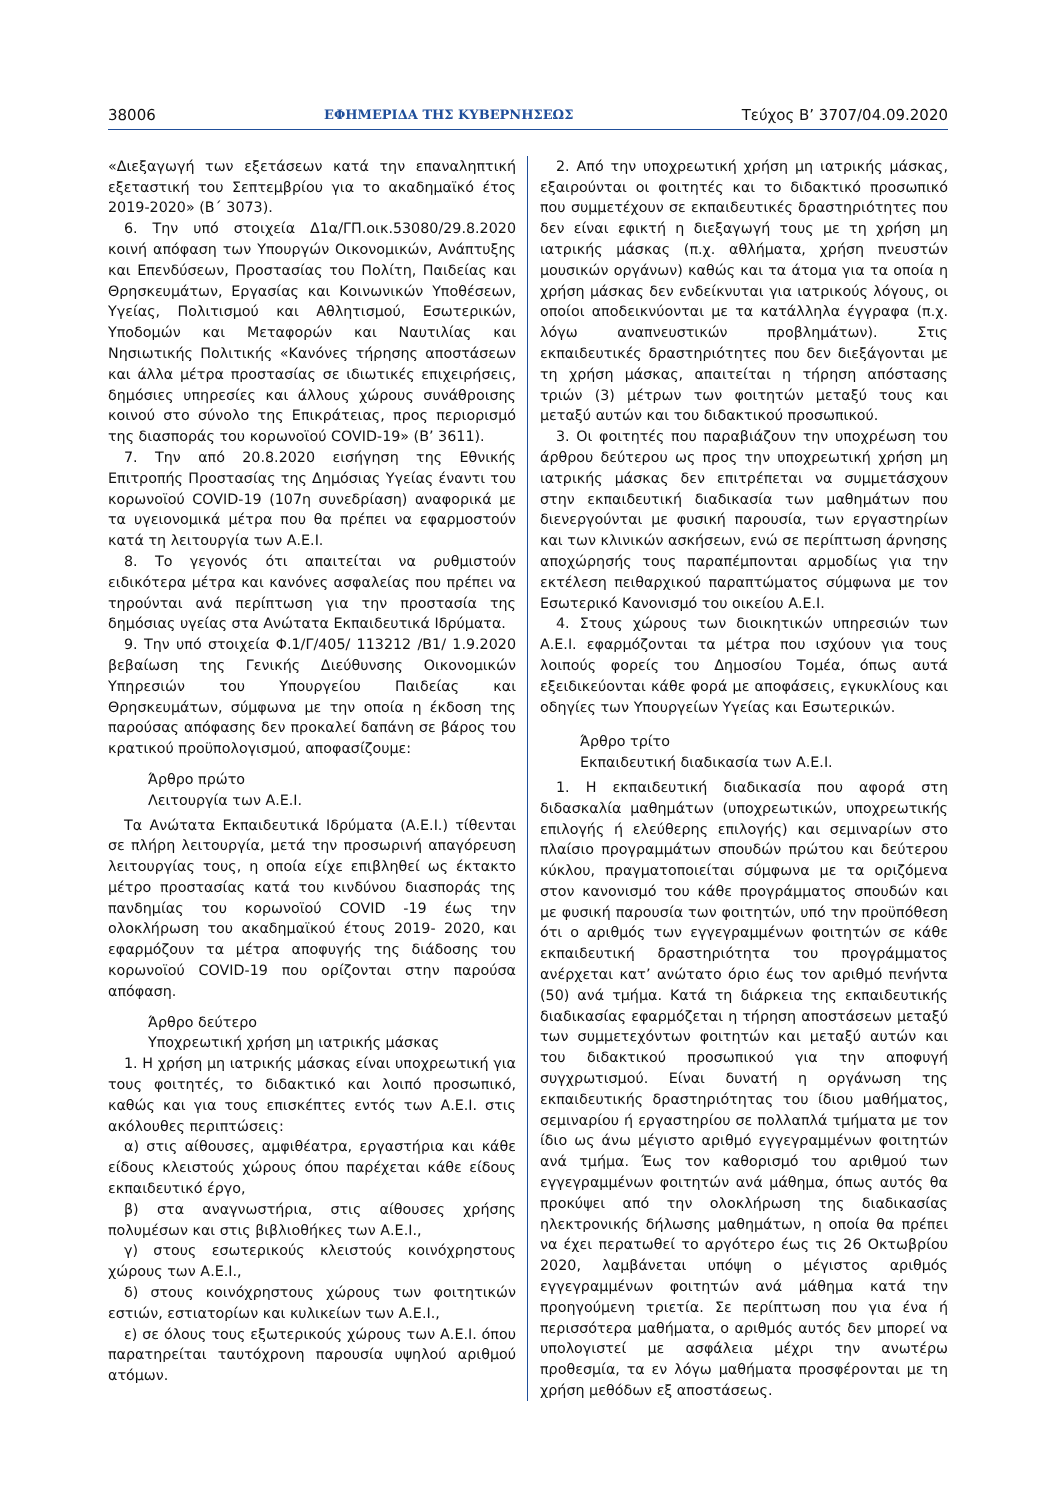38006 ΕΦΗΜΕΡΙΔΑ ΤΗΣ ΚΥΒΕΡΝΗΣΕΩΣ Τεύχος B’ 3707/04.09.2020
«Διεξαγωγή των εξετάσεων κατά την επαναληπτική εξεταστική του Σεπτεμβρίου για το ακαδημαϊκό έτος 2019-2020» (Β΄ 3073).
6. Την υπό στοιχεία Δ1α/ΓΠ.οικ.53080/29.8.2020 κοινή απόφαση των Υπουργών Οικονομικών, Ανάπτυξης και Επενδύσεων, Προστασίας του Πολίτη, Παιδείας και Θρησκευμάτων, Εργασίας και Κοινωνικών Υποθέσεων, Υγείας, Πολιτισμού και Αθλητισμού, Εσωτερικών, Υποδομών και Μεταφορών και Ναυτιλίας και Νησιωτικής Πολιτικής «Κανόνες τήρησης αποστάσεων και άλλα μέτρα προστασίας σε ιδιωτικές επιχειρήσεις, δημόσιες υπηρεσίες και άλλους χώρους συνάθροισης κοινού στο σύνολο της Επικράτειας, προς περιορισμό της διασποράς του κορωνοϊού COVID-19» (Β’ 3611).
7. Την από 20.8.2020 εισήγηση της Εθνικής Επιτροπής Προστασίας της Δημόσιας Υγείας έναντι του κορωνοϊού COVID-19 (107η συνεδρίαση) αναφορικά με τα υγειονομικά μέτρα που θα πρέπει να εφαρμοστούν κατά τη λειτουργία των Α.Ε.Ι.
8. Το γεγονός ότι απαιτείται να ρυθμιστούν ειδικότερα μέτρα και κανόνες ασφαλείας που πρέπει να τηρούνται ανά περίπτωση για την προστασία της δημόσιας υγείας στα Ανώτατα Εκπαιδευτικά Ιδρύματα.
9. Την υπό στοιχεία Φ.1/Γ/405/ 113212 /Β1/ 1.9.2020 βεβαίωση της Γενικής Διεύθυνσης Οικονομικών Υπηρεσιών του Υπουργείου Παιδείας και Θρησκευμάτων, σύμφωνα με την οποία η έκδοση της παρούσας απόφασης δεν προκαλεί δαπάνη σε βάρος του κρατικού προϋπολογισμού, αποφασίζουμε:
Άρθρο πρώτο
Λειτουργία των Α.Ε.Ι.
Τα Ανώτατα Εκπαιδευτικά Ιδρύματα (Α.Ε.Ι.) τίθενται σε πλήρη λειτουργία, μετά την προσωρινή απαγόρευση λειτουργίας τους, η οποία είχε επιβληθεί ως έκτακτο μέτρο προστασίας κατά του κινδύνου διασποράς της πανδημίας του κορωνοϊού COVID -19 έως την ολοκλήρωση του ακαδημαϊκού έτους 2019- 2020, και εφαρμόζουν τα μέτρα αποφυγής της διάδοσης του κορωνοϊού COVID-19 που ορίζονται στην παρούσα απόφαση.
Άρθρο δεύτερο
Υποχρεωτική χρήση μη ιατρικής μάσκας
1. Η χρήση μη ιατρικής μάσκας είναι υποχρεωτική για τους φοιτητές, το διδακτικό και λοιπό προσωπικό, καθώς και για τους επισκέπτες εντός των Α.Ε.Ι. στις ακόλουθες περιπτώσεις:
α) στις αίθουσες, αμφιθέατρα, εργαστήρια και κάθε είδους κλειστούς χώρους όπου παρέχεται κάθε είδους εκπαιδευτικό έργο,
β) στα αναγνωστήρια, στις αίθουσες χρήσης πολυμέσων και στις βιβλιοθήκες των Α.Ε.Ι.,
γ) στους εσωτερικούς κλειστούς κοινόχρηστους χώρους των Α.Ε.Ι.,
δ) στους κοινόχρηστους χώρους των φοιτητικών εστιών, εστιατορίων και κυλικείων των Α.Ε.Ι.,
ε) σε όλους τους εξωτερικούς χώρους των Α.Ε.Ι. όπου παρατηρείται ταυτόχρονη παρουσία υψηλού αριθμού ατόμων.
2. Από την υποχρεωτική χρήση μη ιατρικής μάσκας, εξαιρούνται οι φοιτητές και το διδακτικό προσωπικό που συμμετέχουν σε εκπαιδευτικές δραστηριότητες που δεν είναι εφικτή η διεξαγωγή τους με τη χρήση μη ιατρικής μάσκας (π.χ. αθλήματα, χρήση πνευστών μουσικών οργάνων) καθώς και τα άτομα για τα οποία η χρήση μάσκας δεν ενδείκνυται για ιατρικούς λόγους, οι οποίοι αποδεικνύονται με τα κατάλληλα έγγραφα (π.χ. λόγω αναπνευστικών προβλημάτων). Στις εκπαιδευτικές δραστηριότητες που δεν διεξάγονται με τη χρήση μάσκας, απαιτείται η τήρηση απόστασης τριών (3) μέτρων των φοιτητών μεταξύ τους και μεταξύ αυτών και του διδακτικού προσωπικού.
3. Οι φοιτητές που παραβιάζουν την υποχρέωση του άρθρου δεύτερου ως προς την υποχρεωτική χρήση μη ιατρικής μάσκας δεν επιτρέπεται να συμμετάσχουν στην εκπαιδευτική διαδικασία των μαθημάτων που διενεργούνται με φυσική παρουσία, των εργαστηρίων και των κλινικών ασκήσεων, ενώ σε περίπτωση άρνησης αποχώρησής τους παραπέμπονται αρμοδίως για την εκτέλεση πειθαρχικού παραπτώματος σύμφωνα με τον Εσωτερικό Κανονισμό του οικείου Α.Ε.Ι.
4. Στους χώρους των διοικητικών υπηρεσιών των Α.Ε.Ι. εφαρμόζονται τα μέτρα που ισχύουν για τους λοιπούς φορείς του Δημοσίου Τομέα, όπως αυτά εξειδικεύονται κάθε φορά με αποφάσεις, εγκυκλίους και οδηγίες των Υπουργείων Υγείας και Εσωτερικών.
Άρθρο τρίτο
Εκπαιδευτική διαδικασία των Α.Ε.Ι.
1. Η εκπαιδευτική διαδικασία που αφορά στη διδασκαλία μαθημάτων (υποχρεωτικών, υποχρεωτικής επιλογής ή ελεύθερης επιλογής) και σεμιναρίων στο πλαίσιο προγραμμάτων σπουδών πρώτου και δεύτερου κύκλου, πραγματοποιείται σύμφωνα με τα οριζόμενα στον κανονισμό του κάθε προγράμματος σπουδών και με φυσική παρουσία των φοιτητών, υπό την προϋπόθεση ότι ο αριθμός των εγγεγραμμένων φοιτητών σε κάθε εκπαιδευτική δραστηριότητα του προγράμματος ανέρχεται κατ’ ανώτατο όριο έως τον αριθμό πενήντα (50) ανά τμήμα. Κατά τη διάρκεια της εκπαιδευτικής διαδικασίας εφαρμόζεται η τήρηση αποστάσεων μεταξύ των συμμετεχόντων φοιτητών και μεταξύ αυτών και του διδακτικού προσωπικού για την αποφυγή συγχρωτισμού. Είναι δυνατή η οργάνωση της εκπαιδευτικής δραστηριότητας του ίδιου μαθήματος, σεμιναρίου ή εργαστηρίου σε πολλαπλά τμήματα με τον ίδιο ως άνω μέγιστο αριθμό εγγεγραμμένων φοιτητών ανά τμήμα. Έως τον καθορισμό του αριθμού των εγγεγραμμένων φοιτητών ανά μάθημα, όπως αυτός θα προκύψει από την ολοκλήρωση της διαδικασίας ηλεκτρονικής δήλωσης μαθημάτων, η οποία θα πρέπει να έχει περατωθεί το αργότερο έως τις 26 Οκτωβρίου 2020, λαμβάνεται υπόψη ο μέγιστος αριθμός εγγεγραμμένων φοιτητών ανά μάθημα κατά την προηγούμενη τριετία. Σε περίπτωση που για ένα ή περισσότερα μαθήματα, ο αριθμός αυτός δεν μπορεί να υπολογιστεί με ασφάλεια μέχρι την ανωτέρω προθεσμία, τα εν λόγω μαθήματα προσφέρονται με τη χρήση μεθόδων εξ αποστάσεως.